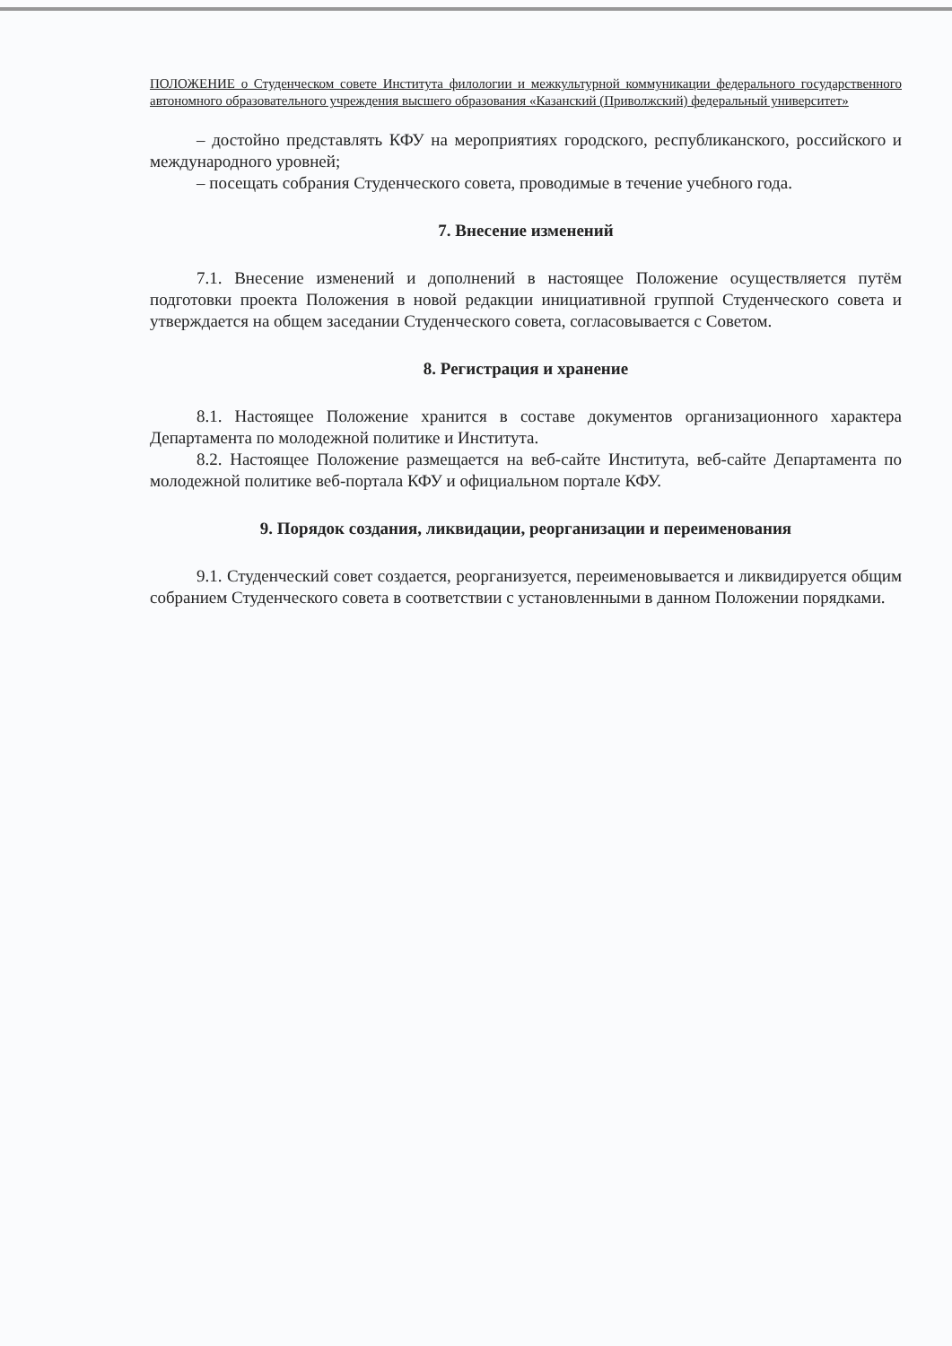ПОЛОЖЕНИЕ о Студенческом совете Института филологии и межкультурной коммуникации федерального государственного автономного образовательного учреждения высшего образования «Казанский (Приволжский) федеральный университет»
– достойно представлять КФУ на мероприятиях городского, республиканского, российского и международного уровней;
– посещать собрания Студенческого совета, проводимые в течение учебного года.
7. Внесение изменений
7.1. Внесение изменений и дополнений в настоящее Положение осуществляется путём подготовки проекта Положения в новой редакции инициативной группой Студенческого совета и утверждается на общем заседании Студенческого совета, согласовывается с Советом.
8. Регистрация и хранение
8.1. Настоящее Положение хранится в составе документов организационного характера Департамента по молодежной политике и Института.
8.2. Настоящее Положение размещается на веб-сайте Института, веб-сайте Департамента по молодежной политике веб-портала КФУ и официальном портале КФУ.
9. Порядок создания, ликвидации, реорганизации и переименования
9.1. Студенческий совет создается, реорганизуется, переименовывается и ликвидируется общим собранием Студенческого совета в соответствии с установленными в данном Положении порядками.